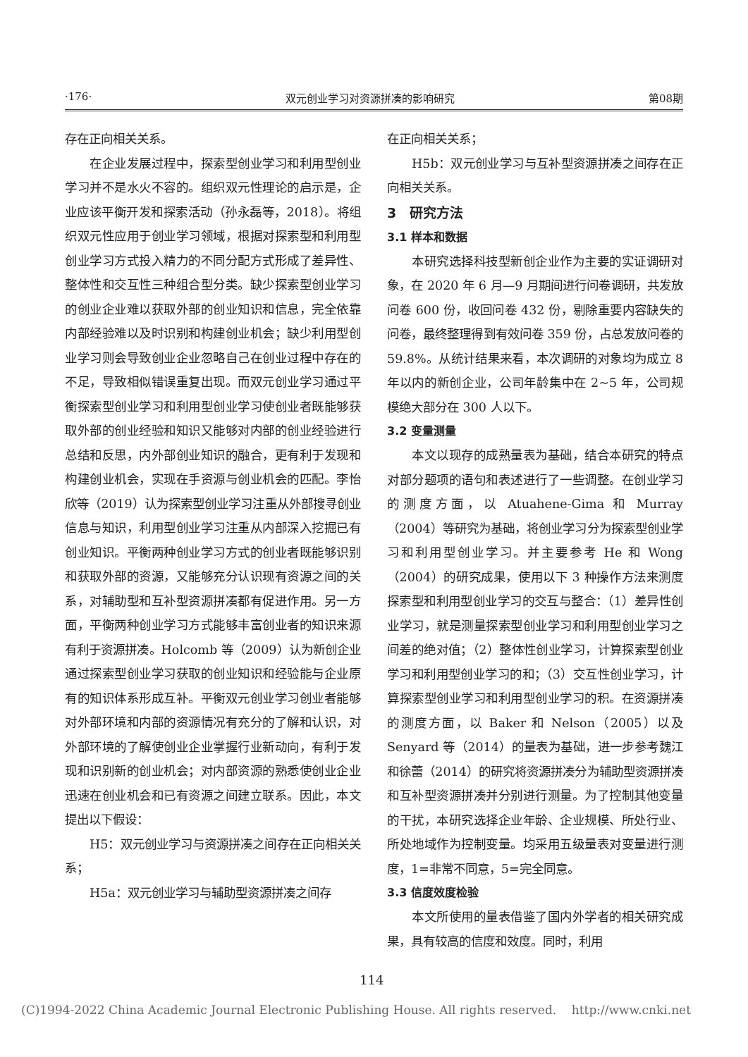·176· 双元创业学习对资源拼凑的影响研究 第08期
存在正向相关关系。
在企业发展过程中，探索型创业学习和利用型创业学习并不是水火不容的。组织双元性理论的启示是，企业应该平衡开发和探索活动（孙永磊等，2018）。将组织双元性应用于创业学习领域，根据对探索型和利用型创业学习方式投入精力的不同分配方式形成了差异性、整体性和交互性三种组合型分类。缺少探索型创业学习的创业企业难以获取外部的创业知识和信息，完全依靠内部经验难以及时识别和构建创业机会；缺少利用型创业学习则会导致创业企业忽略自己在创业过程中存在的不足，导致相似错误重复出现。而双元创业学习通过平衡探索型创业学习和利用型创业学习使创业者既能够获取外部的创业经验和知识又能够对内部的创业经验进行总结和反思，内外部创业知识的融合，更有利于发现和构建创业机会，实现在手资源与创业机会的匹配。李怡欣等（2019）认为探索型创业学习注重从外部搜寻创业信息与知识，利用型创业学习注重从内部深入挖掘已有创业知识。平衡两种创业学习方式的创业者既能够识别和获取外部的资源，又能够充分认识现有资源之间的关系，对辅助型和互补型资源拼凑都有促进作用。另一方面，平衡两种创业学习方式能够丰富创业者的知识来源有利于资源拼凑。Holcomb 等（2009）认为新创企业通过探索型创业学习获取的创业知识和经验能与企业原有的知识体系形成互补。平衡双元创业学习创业者能够对外部环境和内部的资源情况有充分的了解和认识，对外部环境的了解使创业企业掌握行业新动向，有利于发现和识别新的创业机会；对内部资源的熟悉使创业企业迅速在创业机会和已有资源之间建立联系。因此，本文提出以下假设：
H5：双元创业学习与资源拼凑之间存在正向相关关系；
H5a：双元创业学习与辅助型资源拼凑之间存
在正向相关关系；
H5b：双元创业学习与互补型资源拼凑之间存在正向相关关系。
3　研究方法
3.1 样本和数据
本研究选择科技型新创企业作为主要的实证调研对象，在 2020 年 6 月—9 月期间进行问卷调研，共发放问卷 600 份，收回问卷 432 份，剔除重要内容缺失的问卷，最终整理得到有效问卷 359 份，占总发放问卷的 59.8%。从统计结果来看，本次调研的对象均为成立 8 年以内的新创企业，公司年龄集中在 2~5 年，公司规模绝大部分在 300 人以下。
3.2 变量测量
本文以现存的成熟量表为基础，结合本研究的特点对部分题项的语句和表述进行了一些调整。在创业学习的测度方面，以 Atuahene-Gima 和 Murray（2004）等研究为基础，将创业学习分为探索型创业学习和利用型创业学习。并主要参考 He 和 Wong（2004）的研究成果，使用以下 3 种操作方法来测度探索型和利用型创业学习的交互与整合：（1）差异性创业学习，就是测量探索型创业学习和利用型创业学习之间差的绝对值；（2）整体性创业学习，计算探索型创业学习和利用型创业学习的和；（3）交互性创业学习，计算探索型创业学习和利用型创业学习的积。在资源拼凑的测度方面，以 Baker 和 Nelson（2005）以及 Senyard 等（2014）的量表为基础，进一步参考魏江和徐蕾（2014）的研究将资源拼凑分为辅助型资源拼凑和互补型资源拼凑并分别进行测量。为了控制其他变量的干扰，本研究选择企业年龄、企业规模、所处行业、所处地域作为控制变量。均采用五级量表对变量进行测度，1=非常不同意，5=完全同意。
3.3 信度效度检验
本文所使用的量表借鉴了国内外学者的相关研究成果，具有较高的信度和效度。同时，利用
114
(C)1994-2022 China Academic Journal Electronic Publishing House. All rights reserved. http://www.cnki.net